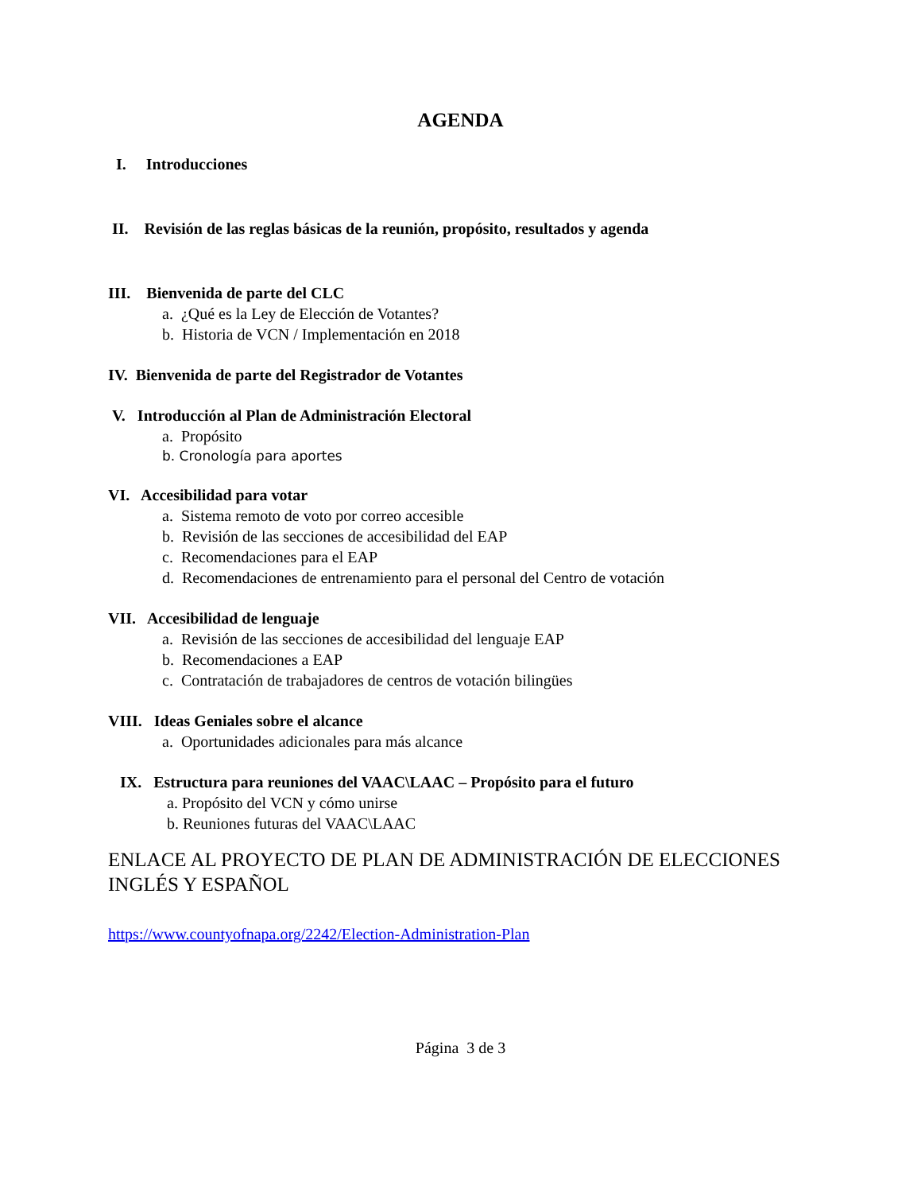AGENDA
I. Introducciones
II. Revisión de las reglas básicas de la reunión, propósito, resultados y agenda
III. Bienvenida de parte del CLC
a. ¿Qué es la Ley de Elección de Votantes?
b. Historia de VCN / Implementación en 2018
IV. Bienvenida de parte del Registrador de Votantes
V. Introducción al Plan de Administración Electoral
a. Propósito
b. Cronología para aportes
VI. Accesibilidad para votar
a. Sistema remoto de voto por correo accesible
b. Revisión de las secciones de accesibilidad del EAP
c. Recomendaciones para el EAP
d. Recomendaciones de entrenamiento para el personal del Centro de votación
VII. Accesibilidad de lenguaje
a. Revisión de las secciones de accesibilidad del lenguaje EAP
b. Recomendaciones a EAP
c. Contratación de trabajadores de centros de votación bilingües
VIII. Ideas Geniales sobre el alcance
a. Oportunidades adicionales para más alcance
IX. Estructura para reuniones del VAAC\LAAC – Propósito para el futuro
a. Propósito del VCN y cómo unirse
b. Reuniones futuras del VAAC\LAAC
ENLACE AL PROYECTO DE PLAN DE ADMINISTRACIÓN DE ELECCIONES INGLÉS Y ESPAÑOL
https://www.countyofnapa.org/2242/Election-Administration-Plan
Página 3 de 3